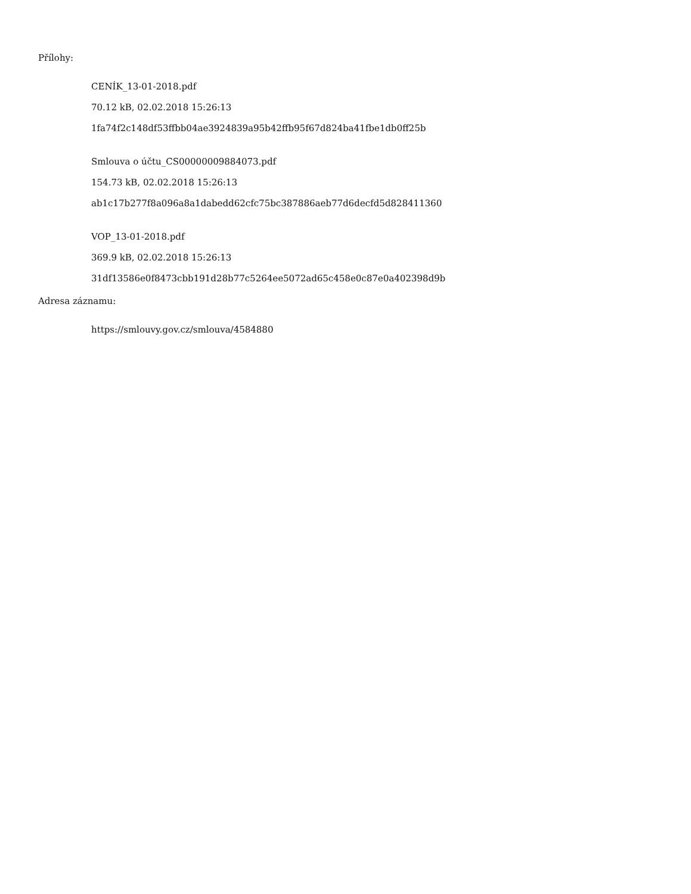Přílohy:
CENÍK_13-01-2018.pdf
70.12 kB, 02.02.2018 15:26:13
1fa74f2c148df53ffbb04ae3924839a95b42ffb95f67d824ba41fbe1db0ff25b
Smlouva o účtu_CS00000009884073.pdf
154.73 kB, 02.02.2018 15:26:13
ab1c17b277f8a096a8a1dabedd62cfc75bc387886aeb77d6decfd5d828411360
VOP_13-01-2018.pdf
369.9 kB, 02.02.2018 15:26:13
31df13586e0f8473cbb191d28b77c5264ee5072ad65c458e0c87e0a402398d9b
Adresa záznamu:
https://smlouvy.gov.cz/smlouva/4584880